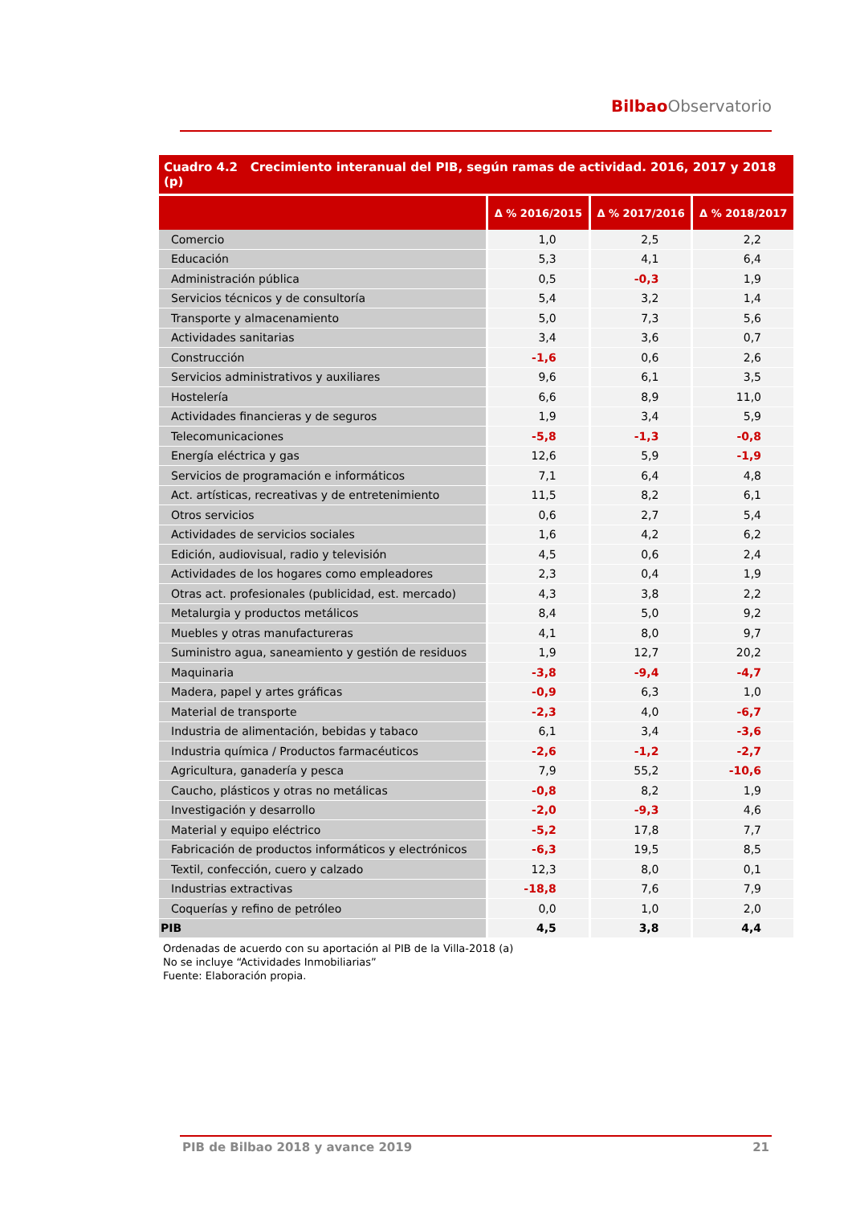Bilbao Observatorio
Cuadro 4.2 Crecimiento interanual del PIB, según ramas de actividad. 2016, 2017 y 2018 (p)
| | Δ % 2016/2015 | Δ % 2017/2016 | Δ % 2018/2017 |
| --- | --- | --- | --- |
| Comercio | 1,0 | 2,5 | 2,2 |
| Educación | 5,3 | 4,1 | 6,4 |
| Administración pública | 0,5 | -0,3 | 1,9 |
| Servicios técnicos y de consultoría | 5,4 | 3,2 | 1,4 |
| Transporte y almacenamiento | 5,0 | 7,3 | 5,6 |
| Actividades sanitarias | 3,4 | 3,6 | 0,7 |
| Construcción | -1,6 | 0,6 | 2,6 |
| Servicios administrativos y auxiliares | 9,6 | 6,1 | 3,5 |
| Hostelería | 6,6 | 8,9 | 11,0 |
| Actividades financieras y de seguros | 1,9 | 3,4 | 5,9 |
| Telecomunicaciones | -5,8 | -1,3 | -0,8 |
| Energía eléctrica y gas | 12,6 | 5,9 | -1,9 |
| Servicios de programación e informáticos | 7,1 | 6,4 | 4,8 |
| Act. artísticas, recreativas y de entretenimiento | 11,5 | 8,2 | 6,1 |
| Otros servicios | 0,6 | 2,7 | 5,4 |
| Actividades de servicios sociales | 1,6 | 4,2 | 6,2 |
| Edición, audiovisual, radio y televisión | 4,5 | 0,6 | 2,4 |
| Actividades de los hogares como empleadores | 2,3 | 0,4 | 1,9 |
| Otras act. profesionales (publicidad, est. mercado) | 4,3 | 3,8 | 2,2 |
| Metalurgia y productos metálicos | 8,4 | 5,0 | 9,2 |
| Muebles y otras manufactureras | 4,1 | 8,0 | 9,7 |
| Suministro agua, saneamiento y gestión de residuos | 1,9 | 12,7 | 20,2 |
| Maquinaria | -3,8 | -9,4 | -4,7 |
| Madera, papel y artes gráficas | -0,9 | 6,3 | 1,0 |
| Material de transporte | -2,3 | 4,0 | -6,7 |
| Industria de alimentación, bebidas y tabaco | 6,1 | 3,4 | -3,6 |
| Industria química / Productos farmacéuticos | -2,6 | -1,2 | -2,7 |
| Agricultura, ganadería y pesca | 7,9 | 55,2 | -10,6 |
| Caucho, plásticos y otras no metálicas | -0,8 | 8,2 | 1,9 |
| Investigación y desarrollo | -2,0 | -9,3 | 4,6 |
| Material y equipo eléctrico | -5,2 | 17,8 | 7,7 |
| Fabricación de productos informáticos y electrónicos | -6,3 | 19,5 | 8,5 |
| Textil, confección, cuero y calzado | 12,3 | 8,0 | 0,1 |
| Industrias extractivas | -18,8 | 7,6 | 7,9 |
| Coquerías y refino de petróleo | 0,0 | 1,0 | 2,0 |
| PIB | 4,5 | 3,8 | 4,4 |
Ordenadas de acuerdo con su aportación al PIB de la Villa-2018 (a)
No se incluye “Actividades Inmobiliarias”
Fuente: Elaboración propia.
PIB de Bilbao 2018 y avance 2019 21